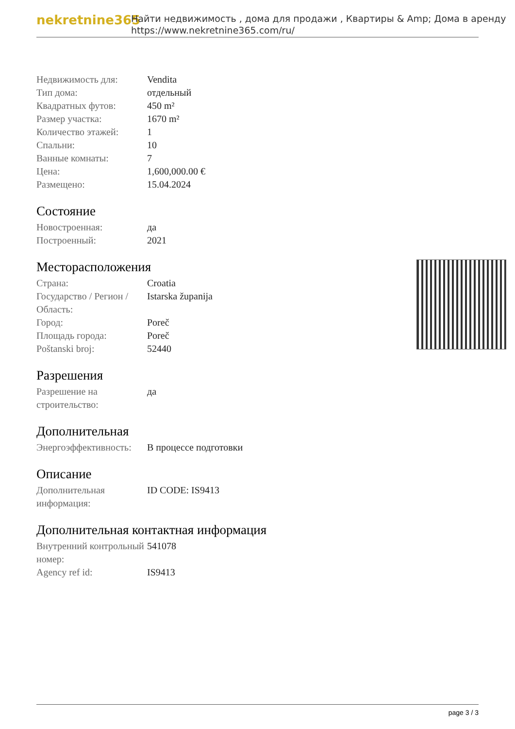nekretnine365
Найти недвижимость , дома для продажи , Квартиры & Amp; Дома в аренду
https://www.nekretnine365.com/ru/
| Недвижимость для: | Vendita |
| Тип дома: | отдельный |
| Квадратных футов: | 450 m² |
| Размер участка: | 1670 m² |
| Количество этажей: | 1 |
| Спальни: | 10 |
| Ванные комнаты: | 7 |
| Цена: | 1,600,000.00 € |
| Размещено: | 15.04.2024 |
Состояние
| Новостроенная: | да |
| Построенный: | 2021 |
Месторасположения
| Страна: | Croatia |
| Государство / Регион / Область: | Istarska županija |
| Город: | Poreč |
| Площадь города: | Poreč |
| Poštanski broj: | 52440 |
Разрешения
| Разрешение на строительство: | да |
Дополнительная
| Энергоэффективность: | В процессе подготовки |
Описание
| Дополнительная информация: | ID CODE: IS9413 |
Дополнительная контактная информация
| Внутренний контрольный номер: | 541078 |
| Agency ref id: | IS9413 |
page 3 / 3